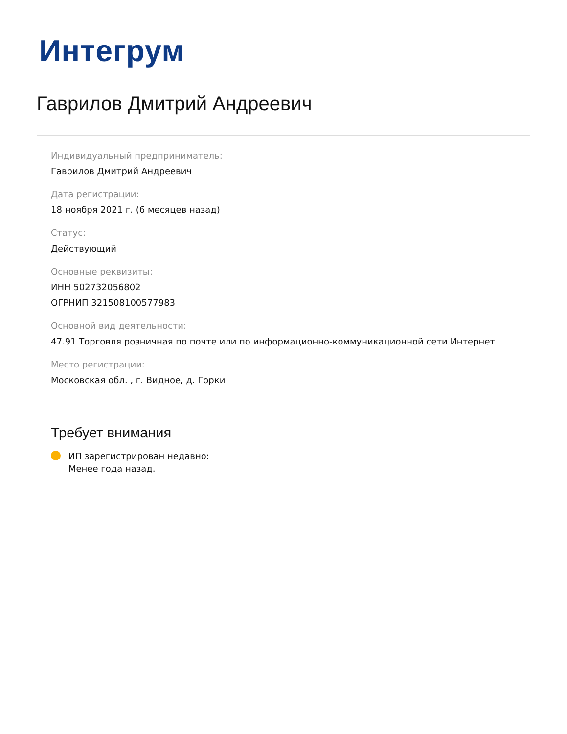Интегрум
Гаврилов Дмитрий Андреевич
Индивидуальный предприниматель:
Гаврилов Дмитрий Андреевич
Дата регистрации:
18 ноября 2021 г. (6 месяцев назад)
Статус:
Действующий
Основные реквизиты:
ИНН 502732056802
ОГРНИП 321508100577983
Основной вид деятельности:
47.91 Торговля розничная по почте или по информационно-коммуникационной сети Интернет
Место регистрации:
Московская обл. , г. Видное, д. Горки
Требует внимания
ИП зарегистрирован недавно:
Менее года назад.